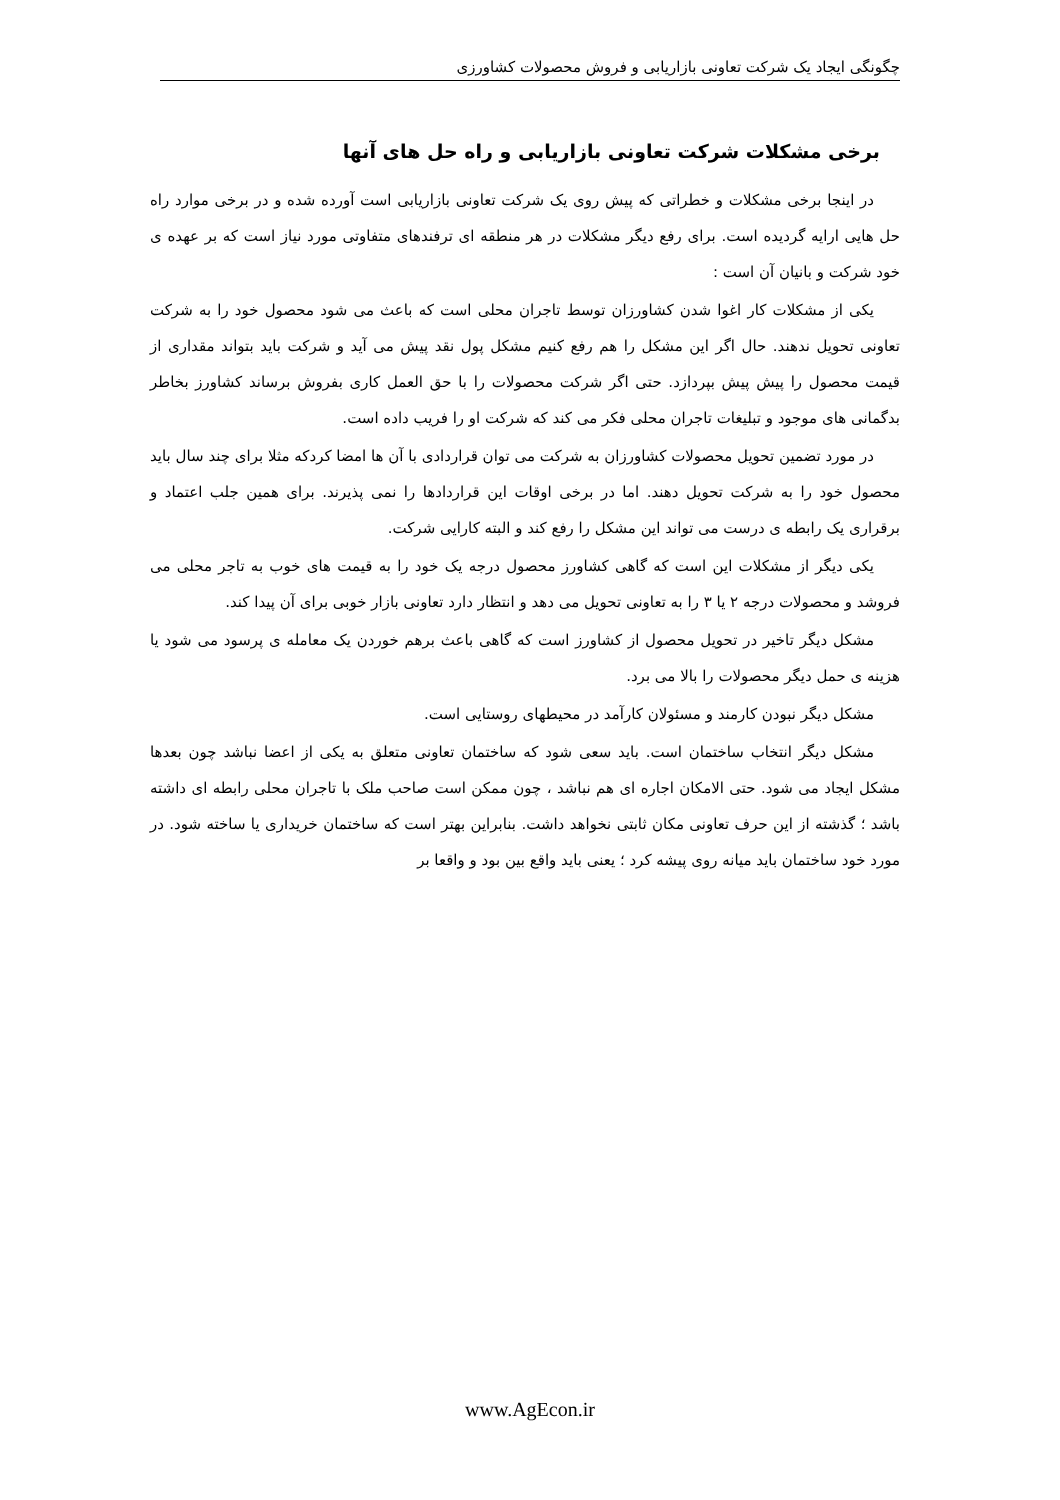چگونگی ایجاد یک شرکت تعاونی بازاریابی و فروش محصولات کشاورزی
برخی مشکلات شرکت تعاونی بازاریابی و راه حل های آنها
در اینجا برخی مشکلات و خطراتی که پیش روی یک شرکت تعاونی بازاریابی است آورده شده و در برخی موارد راه حل هایی ارایه گردیده است. برای رفع دیگر مشکلات در هر منطقه ای ترفندهای متفاوتی مورد نیاز است که بر عهده ی خود شرکت و بانیان آن است :
یکی از مشکلات کار اغوا شدن کشاورزان توسط تاجران محلی است که باعث می شود محصول خود را به شرکت تعاونی تحویل ندهند. حال اگر این مشکل را هم رفع کنیم مشکل پول نقد پیش می آید و شرکت باید بتواند مقداری از قیمت محصول را پیش پیش بپردازد. حتی اگر شرکت محصولات را با حق العمل کاری بفروش برساند کشاورز بخاطر بدگمانی های موجود و تبلیغات تاجران محلی فکر می کند که شرکت او را فریب داده است.
در مورد تضمین تحویل محصولات کشاورزان به شرکت می توان قراردادی با آن ها امضا کردکه مثلا برای چند سال باید محصول خود را به شرکت تحویل دهند. اما در برخی اوقات این قراردادها را نمی پذیرند. برای همین جلب اعتماد و برقراری یک رابطه ی درست می تواند این مشکل را رفع کند و البته کارایی شرکت.
یکی دیگر از مشکلات این است که گاهی کشاورز محصول درجه یک خود را به قیمت های خوب به تاجر محلی می فروشد و محصولات درجه ۲ یا ۳ را به تعاونی تحویل می دهد و انتظار دارد تعاونی بازار خوبی برای آن پیدا کند.
مشکل دیگر تاخیر در تحویل محصول از کشاورز است که گاهی باعث برهم خوردن یک معامله ی پرسود می شود یا هزینه ی حمل دیگر محصولات را بالا می برد.
مشکل دیگر نبودن کارمند و مسئولان کارآمد در محیطهای روستایی است.
مشکل دیگر انتخاب ساختمان است. باید سعی شود که ساختمان تعاونی متعلق به یکی از اعضا نباشد چون بعدها مشکل ایجاد می شود. حتی الامکان اجاره ای هم نباشد ، چون ممکن است صاحب ملک با تاجران محلی رابطه ای داشته باشد ؛ گذشته از این حرف تعاونی مکان ثابتی نخواهد داشت. بنابراین بهتر است که ساختمان خریداری یا ساخته شود. در مورد خود ساختمان باید میانه روی پیشه کرد ؛ یعنی باید واقع بین بود و واقعا بر
www.AgEcon.ir